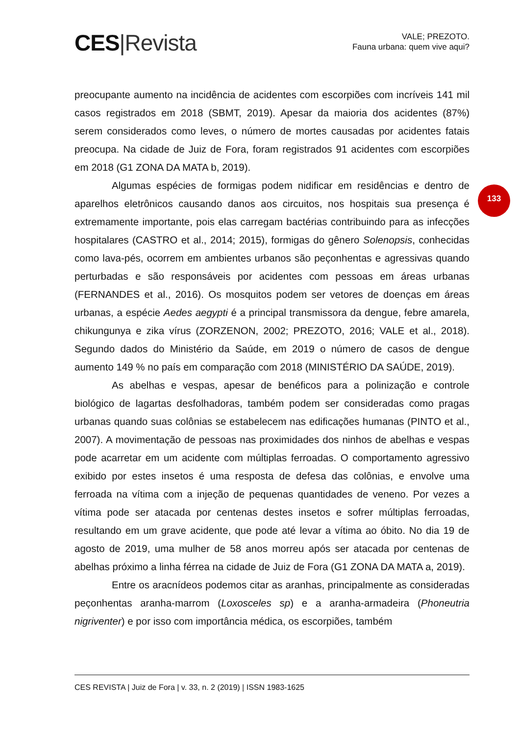CES|Revista
VALE; PREZOTO.
Fauna urbana: quem vive aqui?
133
preocupante aumento na incidência de acidentes com escorpiões com incríveis 141 mil casos registrados em 2018 (SBMT, 2019). Apesar da maioria dos acidentes (87%) serem considerados como leves, o número de mortes causadas por acidentes fatais preocupa. Na cidade de Juiz de Fora, foram registrados 91 acidentes com escorpiões em 2018 (G1 ZONA DA MATA b, 2019).
Algumas espécies de formigas podem nidificar em residências e dentro de aparelhos eletrônicos causando danos aos circuitos, nos hospitais sua presença é extremamente importante, pois elas carregam bactérias contribuindo para as infecções hospitalares (CASTRO et al., 2014; 2015), formigas do gênero Solenopsis, conhecidas como lava-pés, ocorrem em ambientes urbanos são peçonhentas e agressivas quando perturbadas e são responsáveis por acidentes com pessoas em áreas urbanas (FERNANDES et al., 2016). Os mosquitos podem ser vetores de doenças em áreas urbanas, a espécie Aedes aegypti é a principal transmissora da dengue, febre amarela, chikungunya e zika vírus (ZORZENON, 2002; PREZOTO, 2016; VALE et al., 2018). Segundo dados do Ministério da Saúde, em 2019 o número de casos de dengue aumento 149 % no país em comparação com 2018 (MINISTÉRIO DA SAÚDE, 2019).
As abelhas e vespas, apesar de benéficos para a polinização e controle biológico de lagartas desfolhadoras, também podem ser consideradas como pragas urbanas quando suas colônias se estabelecem nas edificações humanas (PINTO et al., 2007). A movimentação de pessoas nas proximidades dos ninhos de abelhas e vespas pode acarretar em um acidente com múltiplas ferroadas. O comportamento agressivo exibido por estes insetos é uma resposta de defesa das colônias, e envolve uma ferroada na vítima com a injeção de pequenas quantidades de veneno. Por vezes a vítima pode ser atacada por centenas destes insetos e sofrer múltiplas ferroadas, resultando em um grave acidente, que pode até levar a vítima ao óbito. No dia 19 de agosto de 2019, uma mulher de 58 anos morreu após ser atacada por centenas de abelhas próximo a linha férrea na cidade de Juiz de Fora (G1 ZONA DA MATA a, 2019).
Entre os aracnídeos podemos citar as aranhas, principalmente as consideradas peçonhentas aranha-marrom (Loxosceles sp) e a aranha-armadeira (Phoneutria nigriventer) e por isso com importância médica, os escorpiões, também
CES REVISTA | Juiz de Fora | v. 33, n. 2 (2019) | ISSN 1983-1625